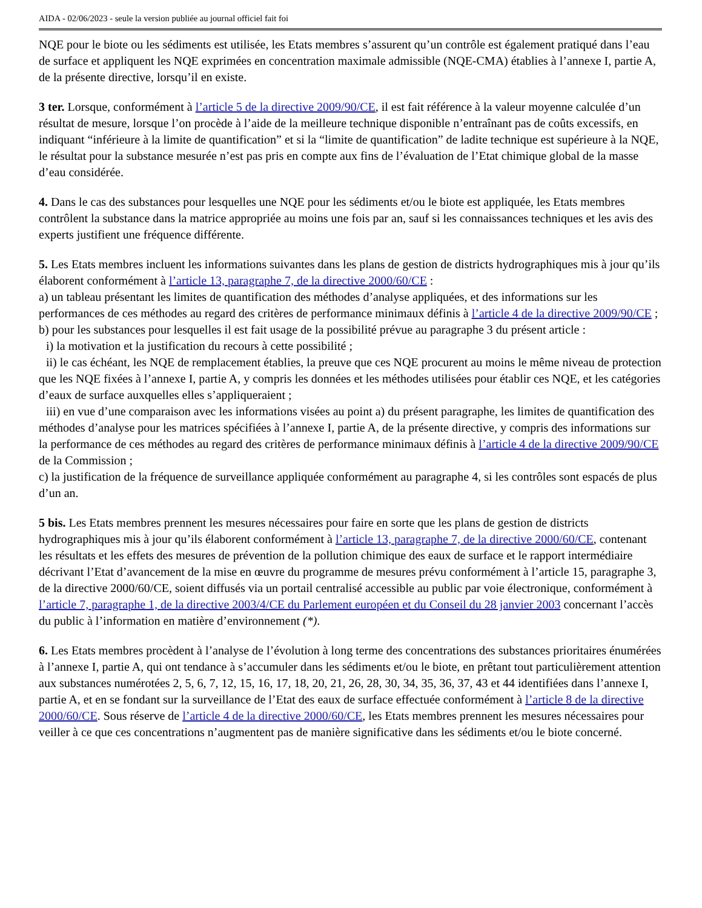AIDA - 02/06/2023 - seule la version publiée au journal officiel fait foi
NQE pour le biote ou les sédiments est utilisée, les Etats membres s’assurent qu’un contrôle est également pratiqué dans l’eau de surface et appliquent les NQE exprimées en concentration maximale admissible (NQE-CMA) établies à l’annexe I, partie A, de la présente directive, lorsqu’il en existe.
3 ter. Lorsque, conformément à l’article 5 de la directive 2009/90/CE, il est fait référence à la valeur moyenne calculée d’un résultat de mesure, lorsque l’on procède à l’aide de la meilleure technique disponible n’entraînant pas de coûts excessifs, en indiquant “inférieure à la limite de quantification” et si la “limite de quantification” de ladite technique est supérieure à la NQE, le résultat pour la substance mesurée n’est pas pris en compte aux fins de l’évaluation de l’Etat chimique global de la masse d’eau considérée.
4. Dans le cas des substances pour lesquelles une NQE pour les sédiments et/ou le biote est appliquée, les Etats membres contrôlent la substance dans la matrice appropriée au moins une fois par an, sauf si les connaissances techniques et les avis des experts justifient une fréquence différente.
5. Les Etats membres incluent les informations suivantes dans les plans de gestion de districts hydrographiques mis à jour qu’ils élaborent conformément à l’article 13, paragraphe 7, de la directive 2000/60/CE :
a) un tableau présentant les limites de quantification des méthodes d’analyse appliquées, et des informations sur les performances de ces méthodes au regard des critères de performance minimaux définis à l’article 4 de la directive 2009/90/CE ;
b) pour les substances pour lesquelles il est fait usage de la possibilité prévue au paragraphe 3 du présent article :
i) la motivation et la justification du recours à cette possibilité ;
ii) le cas échéant, les NQE de remplacement établies, la preuve que ces NQE procurent au moins le même niveau de protection que les NQE fixées à l’annexe I, partie A, y compris les données et les méthodes utilisées pour établir ces NQE, et les catégories d’eaux de surface auxquelles elles s’appliqueraient ;
iii) en vue d’une comparaison avec les informations visées au point a) du présent paragraphe, les limites de quantification des méthodes d’analyse pour les matrices spécifiées à l’annexe I, partie A, de la présente directive, y compris des informations sur la performance de ces méthodes au regard des critères de performance minimaux définis à l’article 4 de la directive 2009/90/CE de la Commission ;
c) la justification de la fréquence de surveillance appliquée conformément au paragraphe 4, si les contrôles sont espacés de plus d’un an.
5 bis. Les Etats membres prennent les mesures nécessaires pour faire en sorte que les plans de gestion de districts hydrographiques mis à jour qu’ils élaborent conformément à l’article 13, paragraphe 7, de la directive 2000/60/CE, contenant les résultats et les effets des mesures de prévention de la pollution chimique des eaux de surface et le rapport intermédiaire décrivant l’Etat d’avancement de la mise en œuvre du programme de mesures prévu conformément à l’article 15, paragraphe 3, de la directive 2000/60/CE, soient diffusés via un portail centralisé accessible au public par voie électronique, conformément à l’article 7, paragraphe 1, de la directive 2003/4/CE du Parlement européen et du Conseil du 28 janvier 2003 concernant l’accès du public à l’information en matière d’environnement (*).
6. Les Etats membres procèdent à l’analyse de l’évolution à long terme des concentrations des substances prioritaires énumérées à l’annexe I, partie A, qui ont tendance à s’accumuler dans les sédiments et/ou le biote, en prêtant tout particulièrement attention aux substances numérotées 2, 5, 6, 7, 12, 15, 16, 17, 18, 20, 21, 26, 28, 30, 34, 35, 36, 37, 43 et 44 identifiées dans l’annexe I, partie A, et en se fondant sur la surveillance de l’Etat des eaux de surface effectuée conformément à l’article 8 de la directive 2000/60/CE. Sous réserve de l’article 4 de la directive 2000/60/CE, les Etats membres prennent les mesures nécessaires pour veiller à ce que ces concentrations n’augmentent pas de manière significative dans les sédiments et/ou le biote concerné.